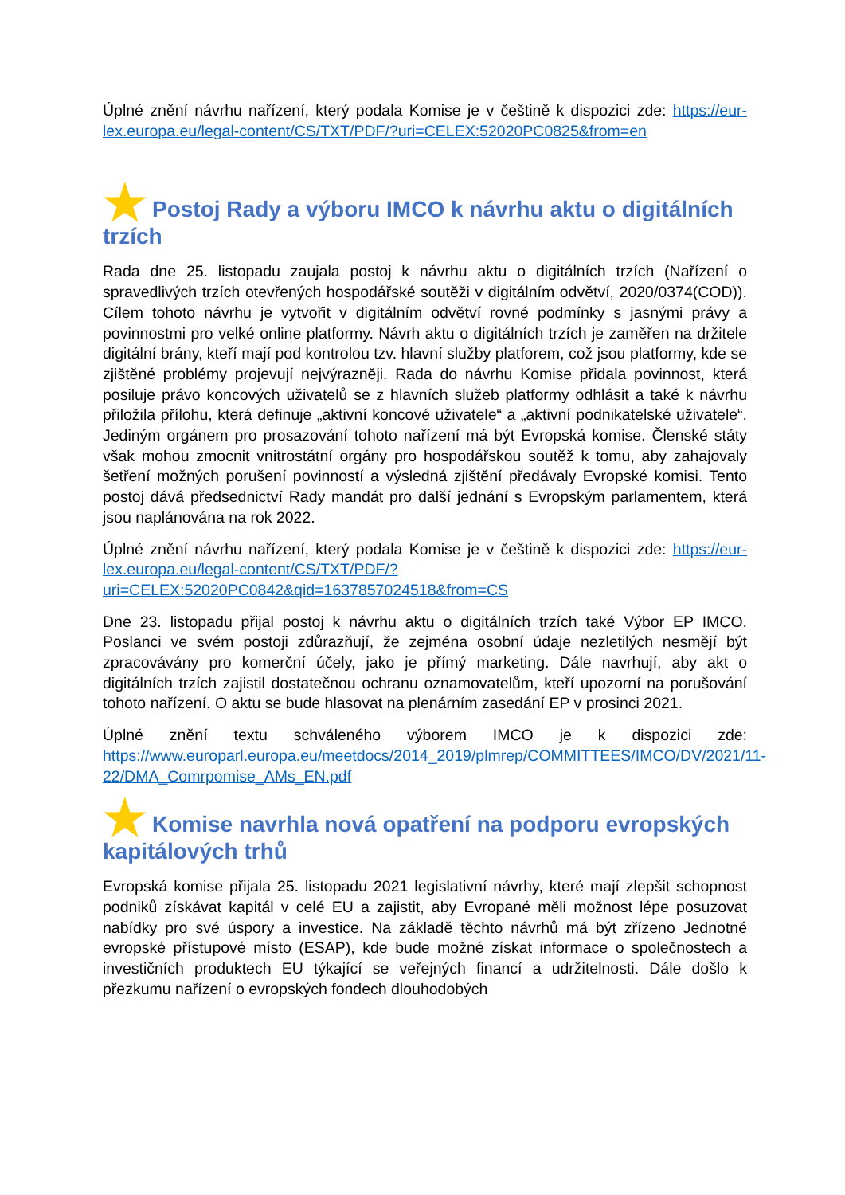Úplné znění návrhu nařízení, který podala Komise je v češtině k dispozici zde: https://eur-lex.europa.eu/legal-content/CS/TXT/PDF/?uri=CELEX:52020PC0825&from=en
★ Postoj Rady a výboru IMCO k návrhu aktu o digitálních trzích
Rada dne 25. listopadu zaujala postoj k návrhu aktu o digitálních trzích (Nařízení o spravedlivých trzích otevřených hospodářské soutěži v digitálním odvětví, 2020/0374(COD)). Cílem tohoto návrhu je vytvořit v digitálním odvětví rovné podmínky s jasnými právy a povinnostmi pro velké online platformy. Návrh aktu o digitálních trzích je zaměřen na držitele digitální brány, kteří mají pod kontrolou tzv. hlavní služby platforem, což jsou platformy, kde se zjištěné problémy projevují nejvýrazněji. Rada do návrhu Komise přidala povinnost, která posiluje právo koncových uživatelů se z hlavních služeb platformy odhlásit a také k návrhu přiložila přílohu, která definuje „aktivní koncové uživatele“ a „aktivní podnikatelské uživatele“. Jediným orgánem pro prosazování tohoto nařízení má být Evropská komise. Členské státy však mohou zmocnit vnitrostátní orgány pro hospodářskou soutěž k tomu, aby zahajovaly šetření možných porušení povinností a výsledná zjištění předávaly Evropské komisi. Tento postoj dává předsednictví Rady mandát pro další jednání s Evropským parlamentem, která jsou naplánována na rok 2022.
Úplné znění návrhu nařízení, který podala Komise je v češtině k dispozici zde: https://eur-lex.europa.eu/legal-content/CS/TXT/PDF/?uri=CELEX:52020PC0842&qid=1637857024518&from=CS
Dne 23. listopadu přijal postoj k návrhu aktu o digitálních trzích také Výbor EP IMCO. Poslanci ve svém postoji zdůrazňují, že zejména osobní údaje nezletilých nesmějí být zpracovávány pro komerční účely, jako je přímý marketing. Dále navrhují, aby akt o digitálních trzích zajistil dostatečnou ochranu oznamovatelům, kteří upozorní na porušování tohoto nařízení. O aktu se bude hlasovat na plenárním zasedání EP v prosinci 2021.
Úplné znění textu schváleného výborem IMCO je k dispozici zde: https://www.europarl.europa.eu/meetdocs/2014_2019/plmrep/COMMITTEES/IMCO/DV/2021/11-22/DMA_Comrpomise_AMs_EN.pdf
★ Komise navrhla nová opatření na podporu evropských kapitálových trhů
Evropská komise přijala 25. listopadu 2021 legislativní návrhy, které mají zlepšit schopnost podniků získávat kapitál v celé EU a zajistit, aby Evropané měli možnost lépe posuzovat nabídky pro své úspory a investice. Na základě těchto návrhů má být zřízeno Jednotné evropské přístupové místo (ESAP), kde bude možné získat informace o společnostech a investičních produktech EU týkající se veřejných financí a udržitelnosti. Dále došlo k přezkumu nařízení o evropských fondech dlouhodobých